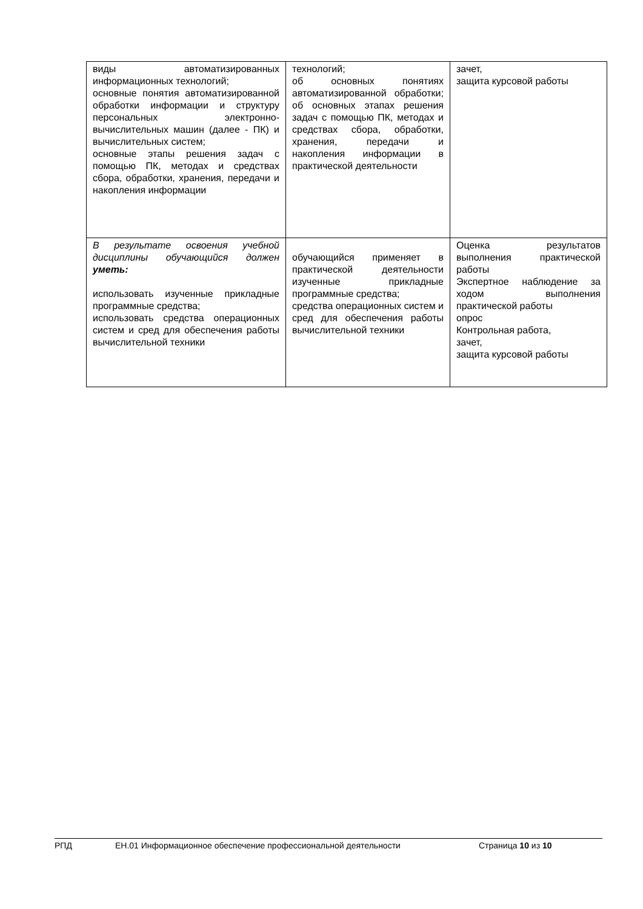| виды автоматизированных информационных технологий; основные понятия автоматизированной обработки информации и структуру персональных электронно-вычислительных машин (далее - ПК) и вычислительных систем; основные этапы решения задач с помощью ПК, методах и средствах сбора, обработки, хранения, передачи и накопления информации | технологий; об основных понятиях автоматизированной обработки; об основных этапах решения задач с помощью ПК, методах и средствах сбора, обработки, хранения, передачи и накопления информации в практической деятельности | зачет, защита курсовой работы |
| В результате освоения учебной дисциплины обучающийся должен уметь: использовать изученные прикладные программные средства; использовать средства операционных систем и сред для обеспечения работы вычислительной техники | обучающийся применяет в практической деятельности изученные прикладные программные средства; средства операционных систем и сред для обеспечения работы вычислительной техники | Оценка результатов выполнения практической работы Экспертное наблюдение за ходом выполнения практической работы опрос Контрольная работа, зачет, защита курсовой работы |
РПД ЕН.01 Информационное обеспечение профессиональной деятельности Страница 10 из 10